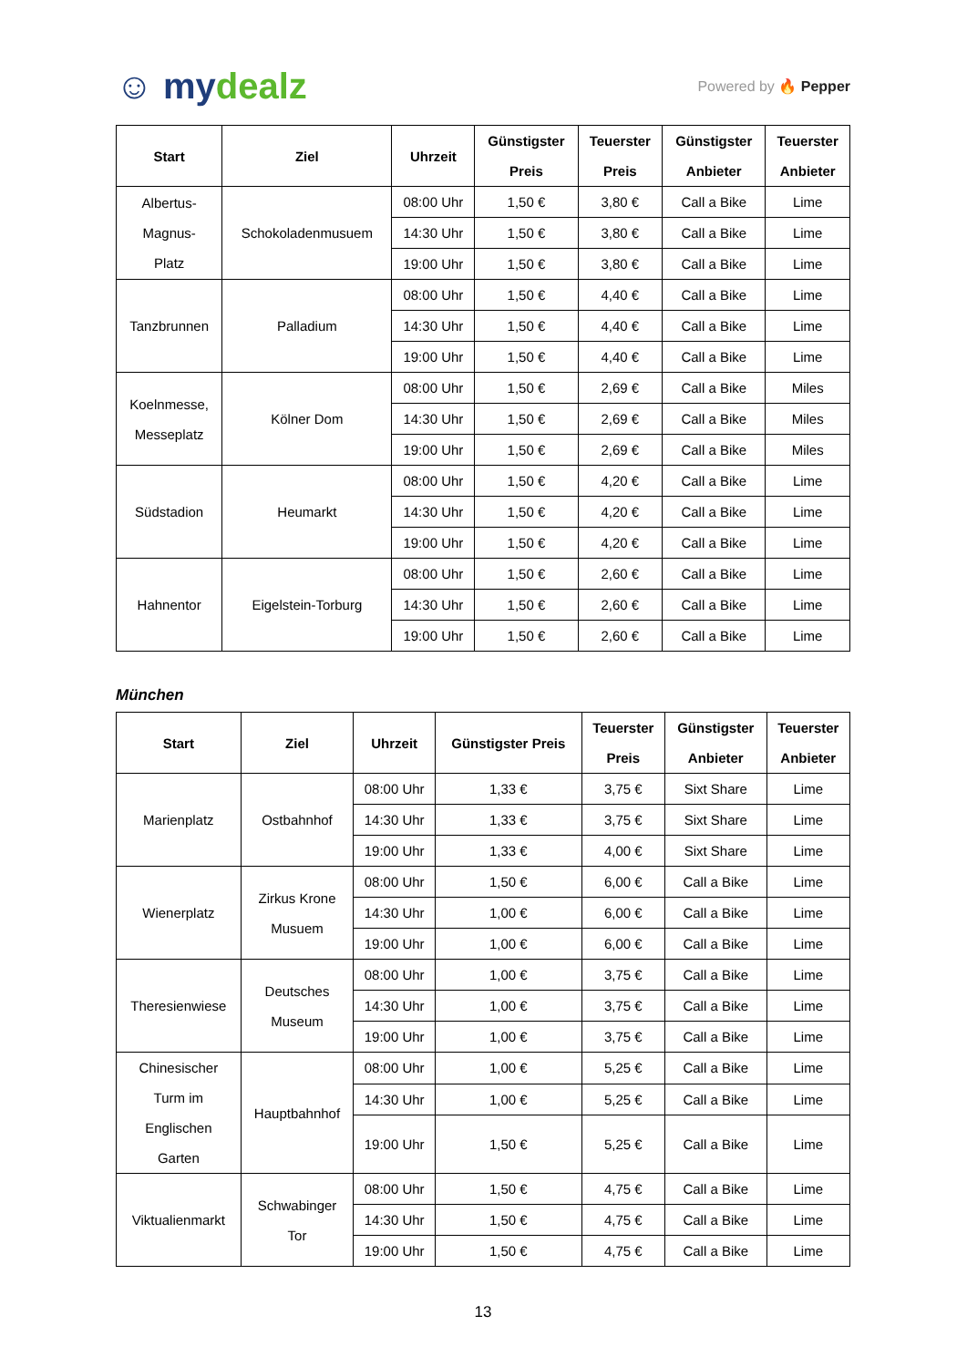☺ mydealz
Powered by 🔥 Pepper
| Start | Ziel | Uhrzeit | Günstigster Preis | Teuerster Preis | Günstigster Anbieter | Teuerster Anbieter |
| --- | --- | --- | --- | --- | --- | --- |
| Albertus- Magnus- Platz | Schokoladenmusuem | 08:00 Uhr | 1,50 € | 3,80 € | Call a Bike | Lime |
| | | 14:30 Uhr | 1,50 € | 3,80 € | Call a Bike | Lime |
| | | 19:00 Uhr | 1,50 € | 3,80 € | Call a Bike | Lime |
| Tanzbrunnen | Palladium | 08:00 Uhr | 1,50 € | 4,40 € | Call a Bike | Lime |
| | | 14:30 Uhr | 1,50 € | 4,40 € | Call a Bike | Lime |
| | | 19:00 Uhr | 1,50 € | 4,40 € | Call a Bike | Lime |
| Koelnmesse, Messeplatz | Kölner Dom | 08:00 Uhr | 1,50 € | 2,69 € | Call a Bike | Miles |
| | | 14:30 Uhr | 1,50 € | 2,69 € | Call a Bike | Miles |
| | | 19:00 Uhr | 1,50 € | 2,69 € | Call a Bike | Miles |
| Südstadion | Heumarkt | 08:00 Uhr | 1,50 € | 4,20 € | Call a Bike | Lime |
| | | 14:30 Uhr | 1,50 € | 4,20 € | Call a Bike | Lime |
| | | 19:00 Uhr | 1,50 € | 4,20 € | Call a Bike | Lime |
| Hahnentor | Eigelstein-Torburg | 08:00 Uhr | 1,50 € | 2,60 € | Call a Bike | Lime |
| | | 14:30 Uhr | 1,50 € | 2,60 € | Call a Bike | Lime |
| | | 19:00 Uhr | 1,50 € | 2,60 € | Call a Bike | Lime |
München
| Start | Ziel | Uhrzeit | Günstigster Preis | Teuerster Preis | Günstigster Anbieter | Teuerster Anbieter |
| --- | --- | --- | --- | --- | --- | --- |
| Marienplatz | Ostbahnhof | 08:00 Uhr | 1,33 € | 3,75 € | Sixt Share | Lime |
| | | 14:30 Uhr | 1,33 € | 3,75 € | Sixt Share | Lime |
| | | 19:00 Uhr | 1,33 € | 4,00 € | Sixt Share | Lime |
| Wienerplatz | Zirkus Krone Musuem | 08:00 Uhr | 1,50 € | 6,00 € | Call a Bike | Lime |
| | | 14:30 Uhr | 1,00 € | 6,00 € | Call a Bike | Lime |
| | | 19:00 Uhr | 1,00 € | 6,00 € | Call a Bike | Lime |
| Theresienwiese | Deutsches Museum | 08:00 Uhr | 1,00 € | 3,75 € | Call a Bike | Lime |
| | | 14:30 Uhr | 1,00 € | 3,75 € | Call a Bike | Lime |
| | | 19:00 Uhr | 1,00 € | 3,75 € | Call a Bike | Lime |
| Chinesischer Turm im Englischen Garten | Hauptbahnhof | 08:00 Uhr | 1,00 € | 5,25 € | Call a Bike | Lime |
| | | 14:30 Uhr | 1,00 € | 5,25 € | Call a Bike | Lime |
| | | 19:00 Uhr | 1,50 € | 5,25 € | Call a Bike | Lime |
| Viktualienmarkt | Schwabinger Tor | 08:00 Uhr | 1,50 € | 4,75 € | Call a Bike | Lime |
| | | 14:30 Uhr | 1,50 € | 4,75 € | Call a Bike | Lime |
| | | 19:00 Uhr | 1,50 € | 4,75 € | Call a Bike | Lime |
13